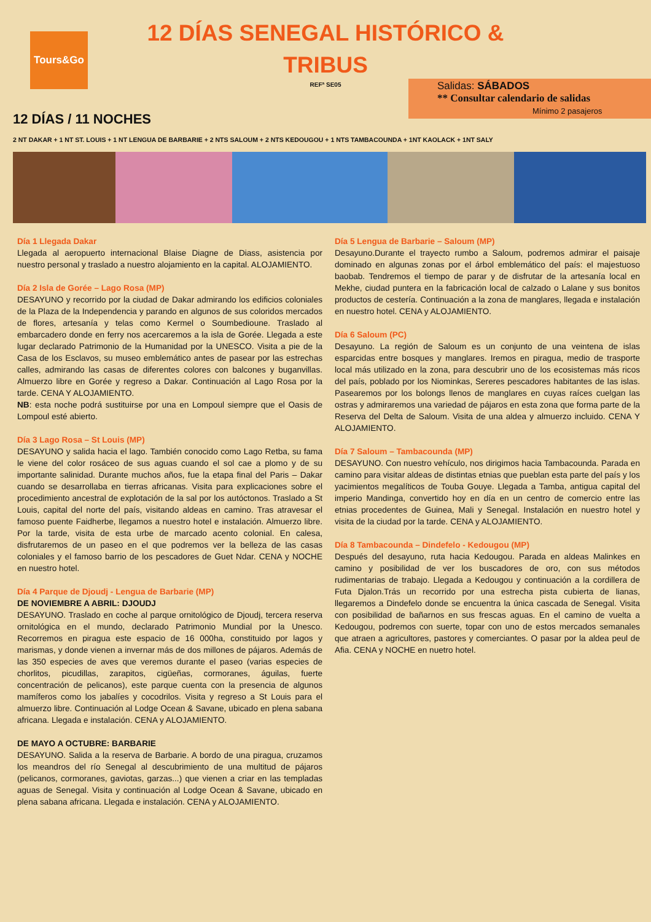Tours&Go
12 DÍAS SENEGAL HISTÓRICO &
TRIBUS
REFª SE05
Salidas: SÁBADOS
** Consultar calendario de salidas
Mínimo 2 pasajeros
12 DÍAS / 11 NOCHES
2 NT DAKAR + 1 NT ST. LOUIS + 1 NT LENGUA DE BARBARIE + 2 NTS SALOUM + 2 NTS KEDOUGOU + 1 NTS TAMBACOUNDA + 1NT KAOLACK + 1NT SALY
Día 1 Llegada Dakar
Llegada al aeropuerto internacional Blaise Diagne de Diass, asistencia por nuestro personal y traslado a nuestro alojamiento en la capital. ALOJAMIENTO.
Día 2 Isla de Gorée – Lago Rosa (MP)
DESAYUNO y recorrido por la ciudad de Dakar admirando los edificios coloniales de la Plaza de la Independencia y parando en algunos de sus coloridos mercados de flores, artesanía y telas como Kermel o Soumbedioune. Traslado al embarcadero donde en ferry nos acercaremos a la isla de Gorée. Llegada a este lugar declarado Patrimonio de la Humanidad por la UNESCO. Visita a pie de la Casa de los Esclavos, su museo emblemático antes de pasear por las estrechas calles, admirando las casas de diferentes colores con balcones y buganvillas. Almuerzo libre en Gorée y regreso a Dakar. Continuación al Lago Rosa por la tarde. CENA Y ALOJAMIENTO.
NB: esta noche podrá sustituirse por una en Lompoul siempre que el Oasis de Lompoul esté abierto.
Día 3 Lago Rosa – St Louis (MP)
DESAYUNO y salida hacia el lago. También conocido como Lago Retba, su fama le viene del color rosáceo de sus aguas cuando el sol cae a plomo y de su importante salinidad. Durante muchos años, fue la etapa final del Paris – Dakar cuando se desarrollaba en tierras africanas. Visita para explicaciones sobre el procedimiento ancestral de explotación de la sal por los autóctonos. Traslado a St Louis, capital del norte del país, visitando aldeas en camino. Tras atravesar el famoso puente Faidherbe, llegamos a nuestro hotel e instalación. Almuerzo libre. Por la tarde, visita de esta urbe de marcado acento colonial. En calesa, disfrutaremos de un paseo en el que podremos ver la belleza de las casas coloniales y el famoso barrio de los pescadores de Guet Ndar. CENA y NOCHE en nuestro hotel.
Día 4 Parque de Djoudj - Lengua de Barbarie (MP)
DE NOVIEMBRE A ABRIL: DJOUDJ
DESAYUNO. Traslado en coche al parque ornitológico de Djoudj, tercera reserva ornitológica en el mundo, declarado Patrimonio Mundial por la Unesco. Recorremos en piragua este espacio de 16 000ha, constituido por lagos y marismas, y donde vienen a invernar más de dos millones de pájaros. Además de las 350 especies de aves que veremos durante el paseo (varias especies de chorlitos, picudillas, zarapitos, cigüeñas, cormoranes, águilas, fuerte concentración de pelicanos), este parque cuenta con la presencia de algunos mamíferos como los jabalíes y cocodrilos. Visita y regreso a St Louis para el almuerzo libre. Continuación al Lodge Ocean & Savane, ubicado en plena sabana africana. Llegada e instalación. CENA y ALOJAMIENTO.
DE MAYO A OCTUBRE: BARBARIE
DESAYUNO. Salida a la reserva de Barbarie. A bordo de una piragua, cruzamos los meandros del río Senegal al descubrimiento de una multitud de pájaros (pelicanos, cormoranes, gaviotas, garzas...) que vienen a criar en las templadas aguas de Senegal. Visita y continuación al Lodge Ocean & Savane, ubicado en plena sabana africana. Llegada e instalación. CENA y ALOJAMIENTO.
Día 5 Lengua de Barbarie – Saloum (MP)
Desayuno.Durante el trayecto rumbo a Saloum, podremos admirar el paisaje dominado en algunas zonas por el árbol emblemático del país: el majestuoso baobab. Tendremos el tiempo de parar y de disfrutar de la artesanía local en Mekhe, ciudad puntera en la fabricación local de calzado o Lalane y sus bonitos productos de cestería. Continuación a la zona de manglares, llegada e instalación en nuestro hotel. CENA y ALOJAMIENTO.
Día 6 Saloum (PC)
Desayuno. La región de Saloum es un conjunto de una veintena de islas esparcidas entre bosques y manglares. Iremos en piragua, medio de trasporte local más utilizado en la zona, para descubrir uno de los ecosistemas más ricos del país, poblado por los Niominkas, Sereres pescadores habitantes de las islas. Pasearemos por los bolongs llenos de manglares en cuyas raíces cuelgan las ostras y admiraremos una variedad de pájaros en esta zona que forma parte de la Reserva del Delta de Saloum. Visita de una aldea y almuerzo incluido. CENA Y ALOJAMIENTO.
Día 7 Saloum – Tambacounda (MP)
DESAYUNO. Con nuestro vehículo, nos dirigimos hacia Tambacounda. Parada en camino para visitar aldeas de distintas etnias que pueblan esta parte del país y los yacimientos megalíticos de Touba Gouye. Llegada a Tamba, antigua capital del imperio Mandinga, convertido hoy en día en un centro de comercio entre las etnias procedentes de Guinea, Mali y Senegal. Instalación en nuestro hotel y visita de la ciudad por la tarde. CENA y ALOJAMIENTO.
Día 8 Tambacounda – Dindefelo - Kedougou (MP)
Después del desayuno, ruta hacia Kedougou. Parada en aldeas Malinkes en camino y posibilidad de ver los buscadores de oro, con sus métodos rudimentarias de trabajo. Llegada a Kedougou y continuación a la cordillera de Futa Djalon.Trás un recorrido por una estrecha pista cubierta de lianas, llegaremos a Dindefelo donde se encuentra la única cascada de Senegal. Visita con posibilidad de bañarnos en sus frescas aguas. En el camino de vuelta a Kedougou, podremos con suerte, topar con uno de estos mercados semanales que atraen a agricultores, pastores y comerciantes. O pasar por la aldea peul de Afia. CENA y NOCHE en nuetro hotel.